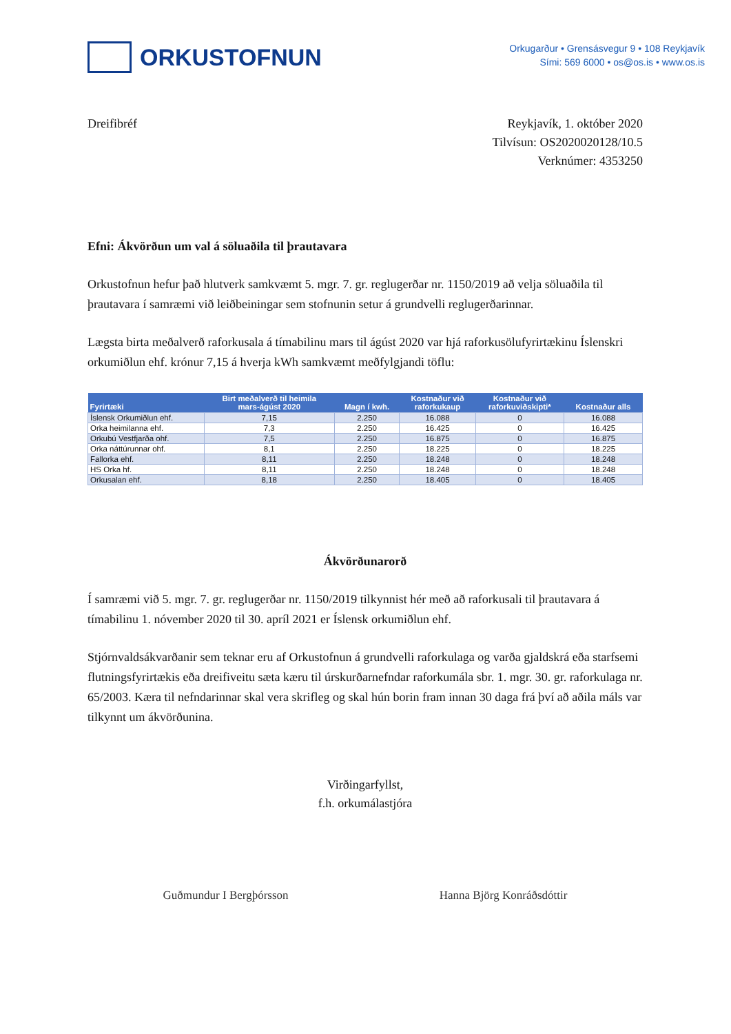ORKUSTOFNUN
Orkugarður • Grensásvegur 9 • 108 Reykjavík
Sími: 569 6000 • os@os.is • www.os.is
Dreifibréf Reykjavík, 1. október 2020
Tilvísun: OS2020020128/10.5
Verknúmer: 4353250
Efni: Ákvörðun um val á söluaðila til þrautavara
Orkustofnun hefur það hlutverk samkvæmt 5. mgr. 7. gr. reglugerðar nr. 1150/2019 að velja söluaðila til þrautavara í samræmi við leiðbeiningar sem stofnunin setur á grundvelli reglugerðarinnar.
Lægsta birta meðalverð raforkusala á tímabilinu mars til ágúst 2020 var hjá raforkusölufyrirtækinu Íslenskri orkumiðlun ehf. krónur 7,15 á hverja kWh samkvæmt meðfylgjandi töflu:
| Fyrirtæki | Birt meðalverð til heimila mars-ágúst 2020 | Magn í kwh. | Kostnaður við raforkukaup | Kostnaður við raforkuviðskipti* | Kostnaður alls |
| --- | --- | --- | --- | --- | --- |
| Íslensk Orkumiðlun ehf. | 7,15 | 2.250 | 16.088 | 0 | 16.088 |
| Orka heimilanna ehf. | 7,3 | 2.250 | 16.425 | 0 | 16.425 |
| Orkubú Vestfjarða ohf. | 7,5 | 2.250 | 16.875 | 0 | 16.875 |
| Orka náttúrunnar ohf. | 8,1 | 2.250 | 18.225 | 0 | 18.225 |
| Fallorka ehf. | 8,11 | 2.250 | 18.248 | 0 | 18.248 |
| HS Orka hf. | 8,11 | 2.250 | 18.248 | 0 | 18.248 |
| Orkusalan ehf. | 8,18 | 2.250 | 18.405 | 0 | 18.405 |
Ákvörðunarorð
Í samræmi við 5. mgr. 7. gr. reglugerðar nr. 1150/2019 tilkynnist hér með að raforkusali til þrautavara á tímabilinu 1. nóvember 2020 til 30. apríl 2021 er Íslensk orkumiðlun ehf.
Stjórnvaldsákvarðanir sem teknar eru af Orkustofnun á grundvelli raforkulaga og varða gjaldskrá eða starfsemi flutningsfyrirtækis eða dreifiveitu sæta kæru til úrskurðarnefndar raforkumála sbr. 1. mgr. 30. gr. raforkulaga nr. 65/2003. Kæra til nefndarinnar skal vera skrifleg og skal hún borin fram innan 30 daga frá því að aðila máls var tilkynnt um ákvörðunina.
Virðingarfyllst,
f.h. orkumálastjóra
Guðmundur I Bergþórsson Hanna Björg Konráðsdóttir